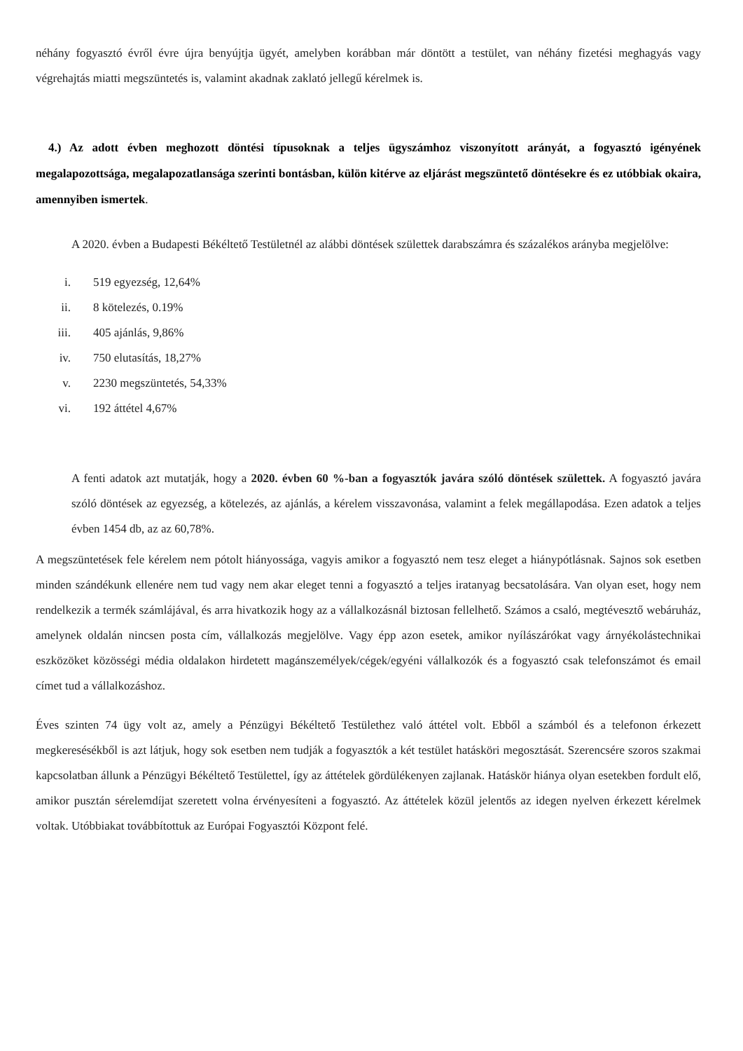néhány fogyasztó évről évre újra benyújtja ügyét, amelyben korábban már döntött a testület, van néhány fizetési meghagyás vagy végrehajtás miatti megszüntetés is, valamint akadnak zaklató jellegű kérelmek is.
4.) Az adott évben meghozott döntési típusoknak a teljes ügyszámhoz viszonyított arányát, a fogyasztó igényének megalapozottsága, megalapozatlansága szerinti bontásban, külön kitérve az eljárást megszüntető döntésekre és ez utóbbiak okaira, amennyiben ismertek.
A 2020. évben a Budapesti Békéltető Testületnél az alábbi döntések születtek darabszámra és százalékos arányba megjelölve:
i. 519 egyezség, 12,64%
ii. 8 kötelezés, 0.19%
iii. 405 ajánlás, 9,86%
iv. 750 elutasítás, 18,27%
v. 2230 megszüntetés, 54,33%
vi. 192 áttétel 4,67%
A fenti adatok azt mutatják, hogy a 2020. évben 60 %-ban a fogyasztók javára szóló döntések születtek. A fogyasztó javára szóló döntések az egyezség, a kötelezés, az ajánlás, a kérelem visszavonása, valamint a felek megállapodása. Ezen adatok a teljes évben 1454 db, az az 60,78%.
A megszüntetések fele kérelem nem pótolt hiányossága, vagyis amikor a fogyasztó nem tesz eleget a hiánypótlásnak. Sajnos sok esetben minden szándékunk ellenére nem tud vagy nem akar eleget tenni a fogyasztó a teljes iratanyag becsatolására. Van olyan eset, hogy nem rendelkezik a termék számlájával, és arra hivatkozik hogy az a vállalkozásnál biztosan fellelhető. Számos a csaló, megtévesztő webáruház, amelynek oldalán nincsen posta cím, vállalkozás megjelölve. Vagy épp azon esetek, amikor nyílászárókat vagy árnyékolástechnikai eszközöket közösségi média oldalakon hirdetett magánszemélyek/cégek/egyéni vállalkozók és a fogyasztó csak telefonszámot és email címet tud a vállalkozáshoz.
Éves szinten 74 ügy volt az, amely a Pénzügyi Békéltető Testülethez való áttétel volt. Ebből a számból és a telefonon érkezett megkeresésékből is azt látjuk, hogy sok esetben nem tudják a fogyasztók a két testület hatásköri megosztását. Szerencsére szoros szakmai kapcsolatban állunk a Pénzügyi Békéltető Testülettel, így az áttételek gördülékenyen zajlanak. Hatáskör hiánya olyan esetekben fordult elő, amikor pusztán sérelemdíjat szeretett volna érvényesíteni a fogyasztó. Az áttételek közül jelentős az idegen nyelven érkezett kérelmek voltak. Utóbbiakat továbbítottuk az Európai Fogyasztói Központ felé.